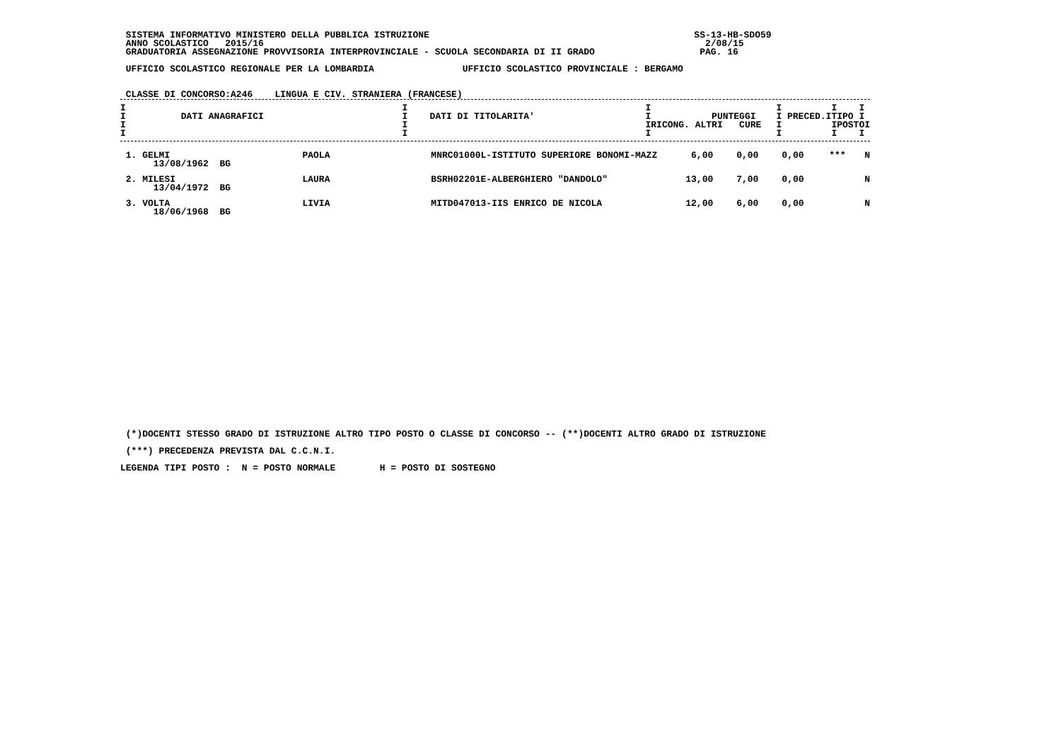SISTEMA INFORMATIVO MINISTERO DELLA PUBBLICA ISTRUZIONE                                                SS-13-HB-SDO59
 ANNO SCOLASTICO   2015/16                                                                                2/08/15
 GRADUATORIA ASSEGNAZIONE PROVVISORIA INTERPROVINCIALE - SCUOLA SECONDARIA DI II GRADO                   PAG. 16

 UFFICIO SCOLASTICO REGIONALE PER LA LOMBARDIA                UFFICIO SCOLASTICO PROVINCIALE : BERGAMO


 CLASSE DI CONCORSO:A246    LINGUA E CIV. STRANIERA (FRANCESE)
| I I DATI ANAGRAFICI I I | I I DATI DI TITOLARITA' I I | I I PUNTEGGI IRICONG. ALTRI CURE I | I I I I PRECED.ITIPO I I IPOSTOI I I I |
| --- | --- | --- | --- |
| 1. GELMI 13/08/1962 BG | PAOLA | MNRC01000L-ISTITUTO SUPERIORE BONOMI-MAZZ | 6,00 | 0,00 | 0,00 | *** | N |
| 2. MILESI 13/04/1972 BG | LAURA | BSRH02201E-ALBERGHIERO "DANDOLO" | 13,00 | 7,00 | 0,00 | | N |
| 3. VOLTA 18/06/1968 BG | LIVIA | MITD047013-IIS ENRICO DE NICOLA | 12,00 | 6,00 | 0,00 | | N |
 (*)DOCENTI STESSO GRADO DI ISTRUZIONE ALTRO TIPO POSTO O CLASSE DI CONCORSO -- (**)DOCENTI ALTRO GRADO DI ISTRUZIONE
 (***) PRECEDENZA PREVISTA DAL C.C.N.I.
LEGENDA TIPI POSTO :  N = POSTO NORMALE        H = POSTO DI SOSTEGNO